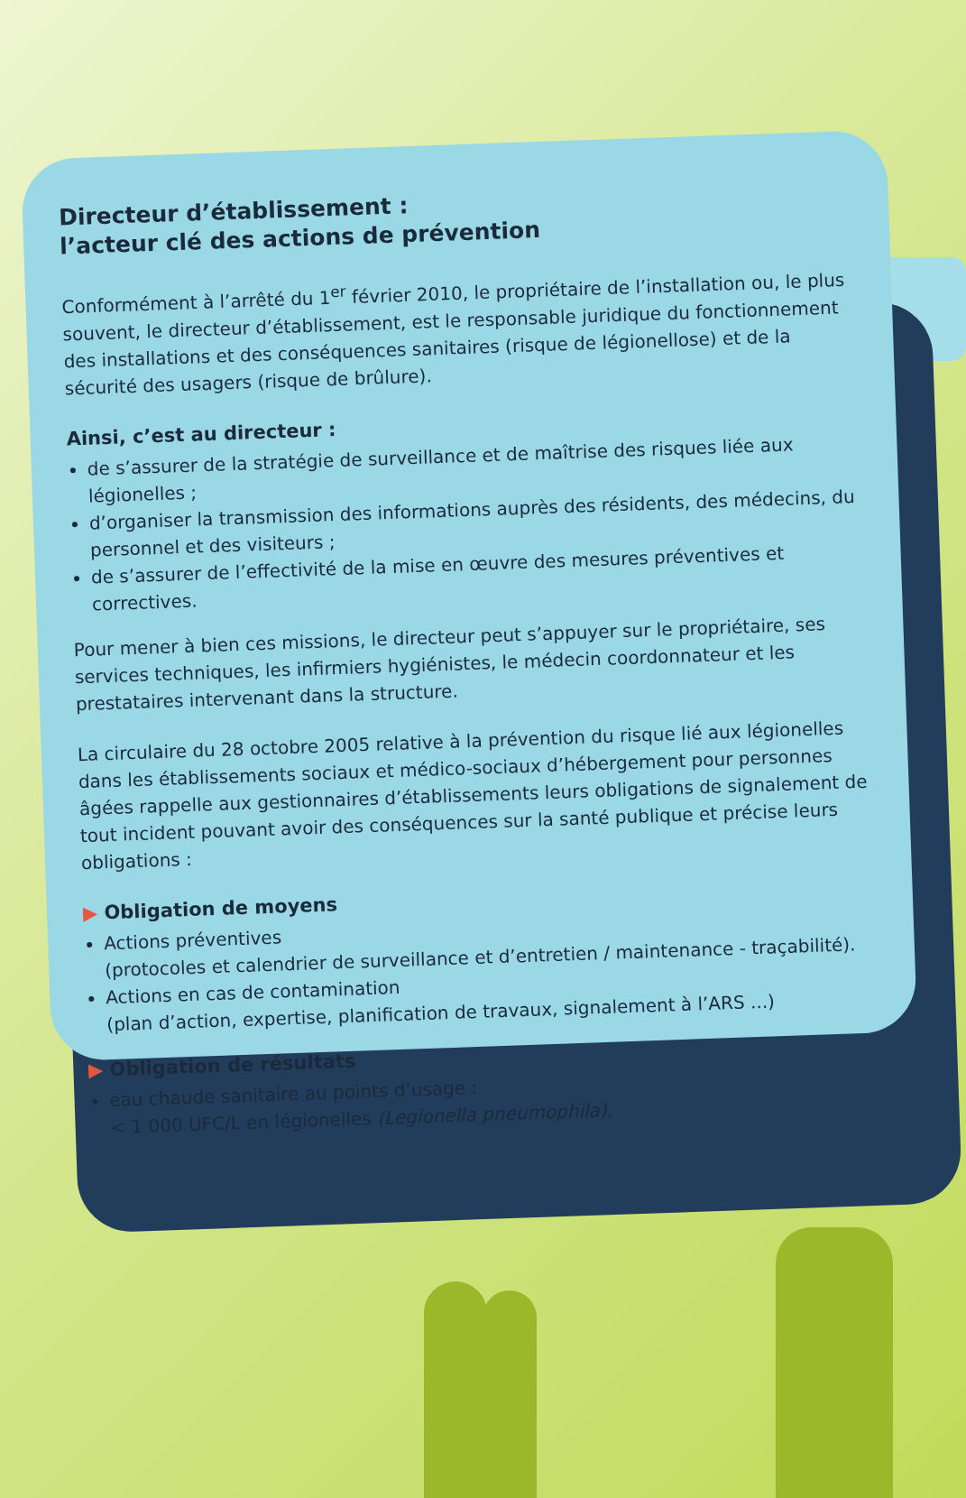Directeur d’établissement :
l’acteur clé des actions de prévention
Conformément à l’arrêté du 1<sup>er</sup> février 2010, le propriétaire de l’installation ou, le plus souvent, le directeur d’établissement, est le responsable juridique du fonctionnement des installations et des conséquences sanitaires (risque de légionellose) et de la sécurité des usagers (risque de brûlure).
Ainsi, c’est au directeur :
de s’assurer de la stratégie de surveillance et de maîtrise des risques liée aux légionelles ;
d’organiser la transmission des informations auprès des résidents, des médecins, du personnel et des visiteurs ;
de s’assurer de l’effectivité de la mise en œuvre des mesures préventives et correctives.
Pour mener à bien ces missions, le directeur peut s’appuyer sur le propriétaire, ses services techniques, les infirmiers hygiénistes, le médecin coordonnateur et les prestataires intervenant dans la structure.
La circulaire du 28 octobre 2005 relative à la prévention du risque lié aux légionelles dans les établissements sociaux et médico-sociaux d’hébergement pour personnes âgées rappelle aux gestionnaires d’établissements leurs obligations de signalement de tout incident pouvant avoir des conséquences sur la santé publique et précise leurs obligations :
▶ Obligation de moyens
Actions préventives
(protocoles et calendrier de surveillance et d’entretien / maintenance - traçabilité).
Actions en cas de contamination
(plan d’action, expertise, planification de travaux, signalement à l’ARS ...)
▶ Obligation de résultats
eau chaude sanitaire au points d’usage :
< 1 000 UFC/L en légionelles (Legionella pneumophila),